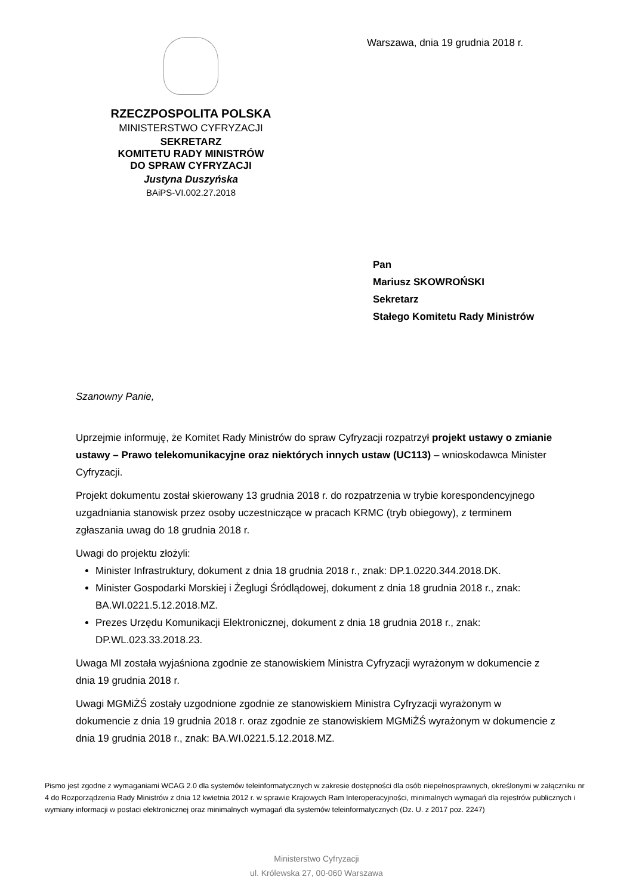RZECZPOSPOLITA POLSKA
MINISTERSTWO CYFRYZACJI
SEKRETARZ
KOMITETU RADY MINISTRÓW
DO SPRAW CYFRYZACJI
Justyna Duszyńska
BAiPS-VI.002.27.2018
Warszawa, dnia 19 grudnia 2018 r.
Pan
Mariusz SKOWROŃSKI
Sekretarz
Stałego Komitetu Rady Ministrów
Szanowny Panie,
Uprzejmie informuję, że Komitet Rady Ministrów do spraw Cyfryzacji rozpatrzył projekt ustawy o zmianie ustawy – Prawo telekomunikacyjne oraz niektórych innych ustaw (UC113) – wnioskodawca Minister Cyfryzacji.
Projekt dokumentu został skierowany 13 grudnia 2018 r. do rozpatrzenia w trybie korespondencyjnego uzgadniania stanowisk przez osoby uczestniczące w pracach KRMC (tryb obiegowy), z terminem zgłaszania uwag do 18 grudnia 2018 r.
Uwagi do projektu złożyli:
Minister Infrastruktury, dokument z dnia 18 grudnia 2018 r., znak: DP.1.0220.344.2018.DK.
Minister Gospodarki Morskiej i Żeglugi Śródlądowej, dokument z dnia 18 grudnia 2018 r., znak: BA.WI.0221.5.12.2018.MZ.
Prezes Urzędu Komunikacji Elektronicznej, dokument z dnia 18 grudnia 2018 r., znak: DP.WL.023.33.2018.23.
Uwaga MI została wyjaśniona zgodnie ze stanowiskiem Ministra Cyfryzacji wyrażonym w dokumencie z dnia 19 grudnia 2018 r.
Uwagi MGMiŻŚ zostały uzgodnione zgodnie ze stanowiskiem Ministra Cyfryzacji wyrażonym w dokumencie z dnia 19 grudnia 2018 r. oraz zgodnie ze stanowiskiem MGMiŻŚ wyrażonym w dokumencie z dnia 19 grudnia 2018 r., znak: BA.WI.0221.5.12.2018.MZ.
Pismo jest zgodne z wymaganiami WCAG 2.0 dla systemów teleinformatycznych w zakresie dostępności dla osób niepełnosprawnych, określonymi w załączniku nr 4 do Rozporządzenia Rady Ministrów z dnia 12 kwietnia 2012 r. w sprawie Krajowych Ram Interoperacyjności, minimalnych wymagań dla rejestrów publicznych i wymiany informacji w postaci elektronicznej oraz minimalnych wymagań dla systemów teleinformatycznych (Dz. U. z 2017 poz. 2247)
Ministerstwo Cyfryzacji
ul. Królewska 27, 00-060 Warszawa